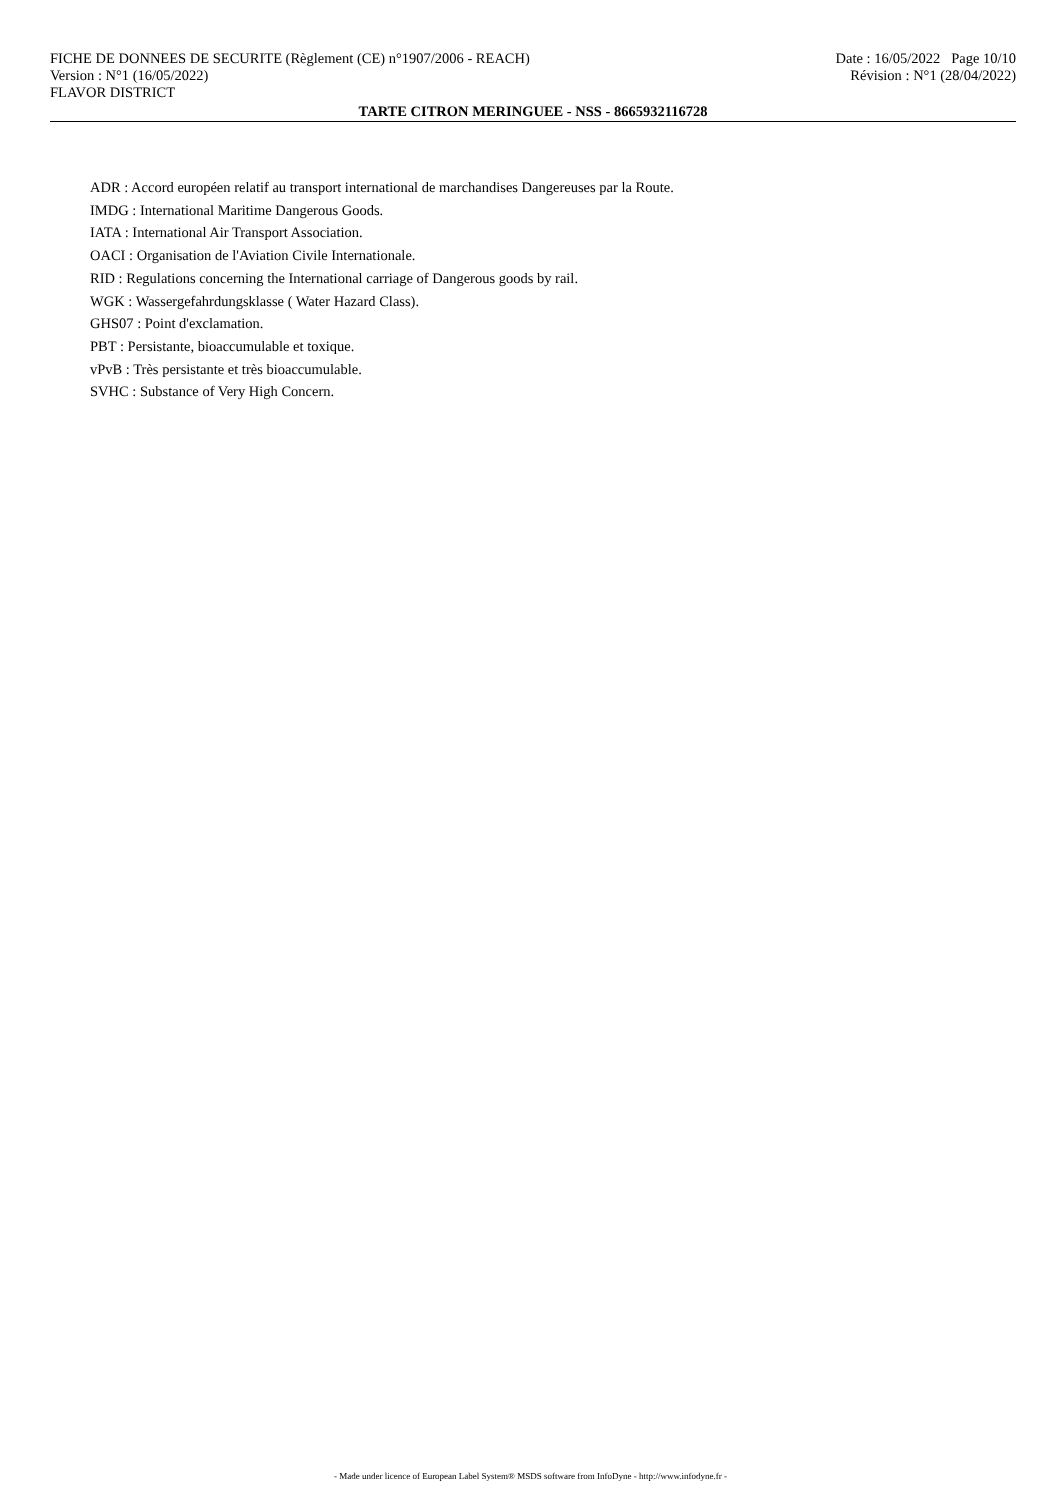FICHE DE DONNEES DE SECURITE (Règlement (CE) n°1907/2006 - REACH) Date : 16/05/2022 Page 10/10
Version : N°1 (16/05/2022) Révision : N°1 (28/04/2022)
FLAVOR DISTRICT
TARTE CITRON MERINGUEE - NSS - 8665932116728
ADR : Accord européen relatif au transport international de marchandises Dangereuses par la Route.
IMDG : International Maritime Dangerous Goods.
IATA : International Air Transport Association.
OACI : Organisation de l'Aviation Civile Internationale.
RID : Regulations concerning the International carriage of Dangerous goods by rail.
WGK : Wassergefahrdungsklasse ( Water Hazard Class).
GHS07 : Point d'exclamation.
PBT : Persistante, bioaccumulable et toxique.
vPvB : Très persistante et très bioaccumulable.
SVHC : Substance of Very High Concern.
- Made under licence of European Label System® MSDS software from InfoDyne - http://www.infodyne.fr -